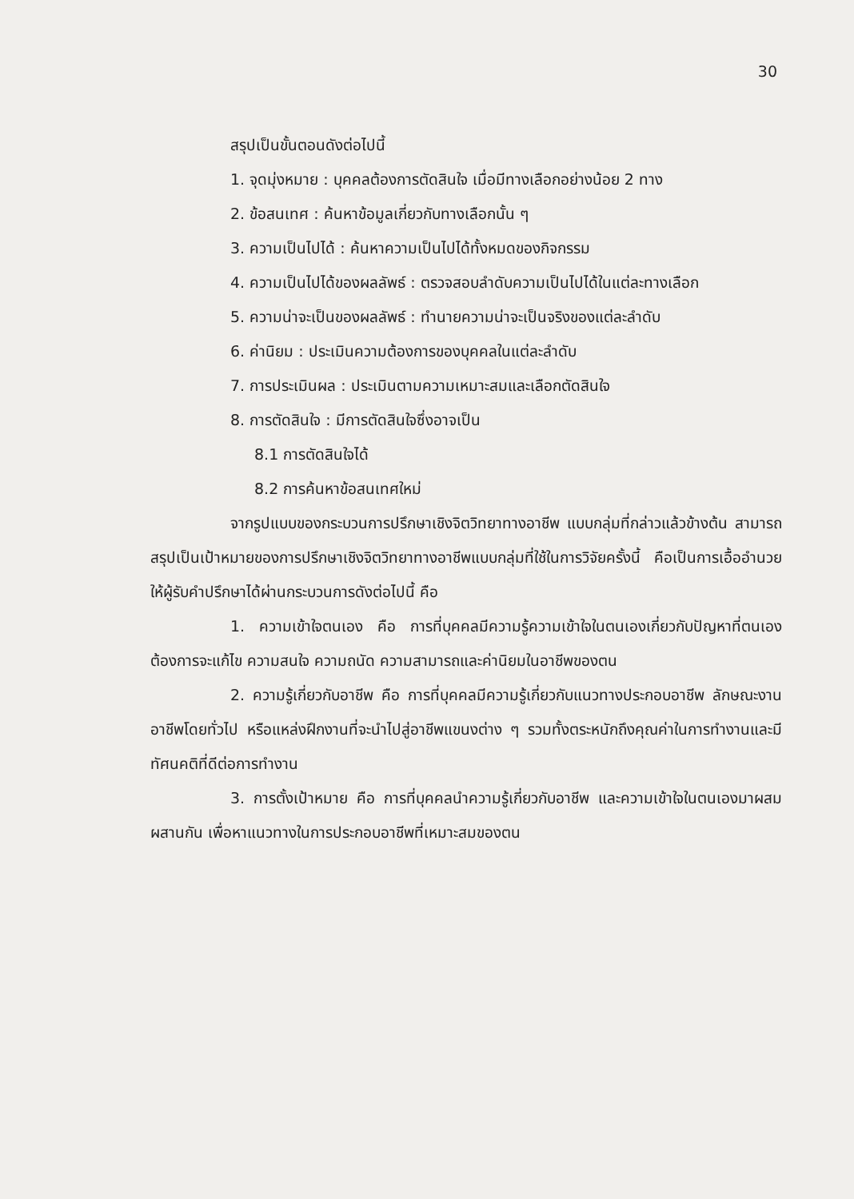30
สรุปเป็นขั้นตอนดังต่อไปนี้
1. จุดมุ่งหมาย : บุคคลต้องการตัดสินใจ เมื่อมีทางเลือกอย่างน้อย 2 ทาง
2. ข้อสนเทศ : ค้นหาข้อมูลเกี่ยวกับทางเลือกนั้น ๆ
3. ความเป็นไปได้ : ค้นหาความเป็นไปได้ทั้งหมดของกิจกรรม
4. ความเป็นไปได้ของผลลัพธ์ : ตรวจสอบลำดับความเป็นไปได้ในแต่ละทางเลือก
5. ความน่าจะเป็นของผลลัพธ์ : ทำนายความน่าจะเป็นจริงของแต่ละลำดับ
6. ค่านิยม : ประเมินความต้องการของบุคคลในแต่ละลำดับ
7. การประเมินผล : ประเมินตามความเหมาะสมและเลือกตัดสินใจ
8. การตัดสินใจ : มีการตัดสินใจซึ่งอาจเป็น
8.1 การตัดสินใจได้
8.2 การค้นหาข้อสนเทศใหม่
จากรูปแบบของกระบวนการปรึกษาเชิงจิตวิทยาทางอาชีพ แบบกลุ่มที่กล่าวแล้วข้างต้น สามารถสรุปเป็นเป้าหมายของการปรึกษาเชิงจิตวิทยาทางอาชีพแบบกลุ่มที่ใช้ในการวิจัยครั้งนี้ คือเป็นการเอื้ออำนวยให้ผู้รับคำปรึกษาได้ผ่านกระบวนการดังต่อไปนี้ คือ
1. ความเข้าใจตนเอง คือ การที่บุคคลมีความรู้ความเข้าใจในตนเองเกี่ยวกับปัญหาที่ตนเองต้องการจะแก้ไข ความสนใจ ความถนัด ความสามารถและค่านิยมในอาชีพของตน
2. ความรู้เกี่ยวกับอาชีพ คือ การที่บุคคลมีความรู้เกี่ยวกับแนวทางประกอบอาชีพ ลักษณะงานอาชีพโดยทั่วไป หรือแหล่งฝึกงานที่จะนำไปสู่อาชีพแขนงต่าง ๆ รวมทั้งตระหนักถึงคุณค่าในการทำงานและมีทัศนคติที่ดีต่อการทำงาน
3. การตั้งเป้าหมาย คือ การที่บุคคลนำความรู้เกี่ยวกับอาชีพ และความเข้าใจในตนเองมาผสมผสานกัน เพื่อหาแนวทางในการประกอบอาชีพที่เหมาะสมของตน